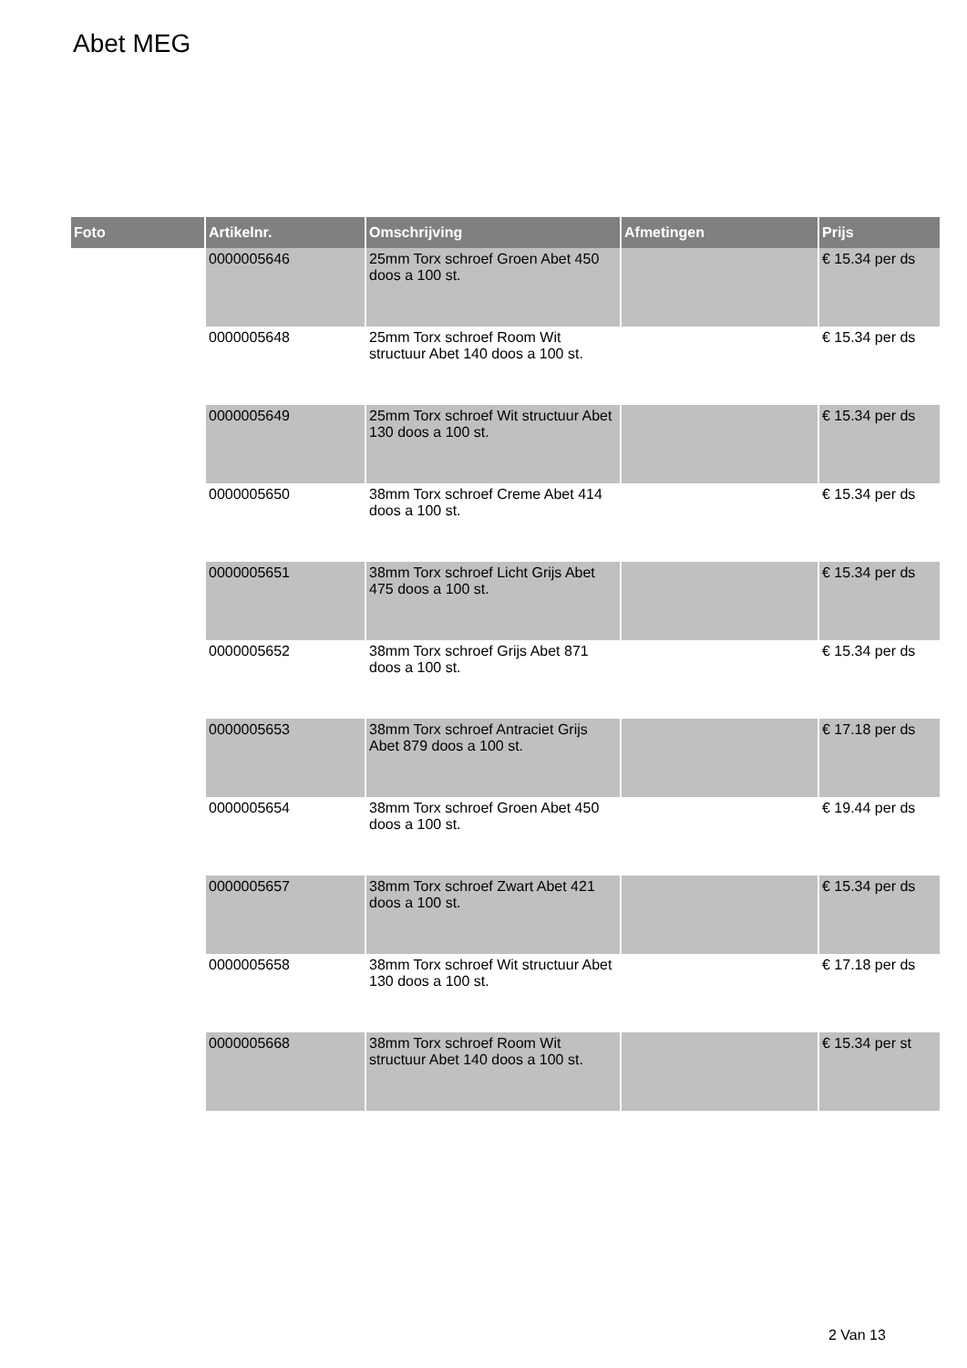Abet MEG
| Foto | Artikelnr. | Omschrijving | Afmetingen | Prijs |
| --- | --- | --- | --- | --- |
| | 0000005646 | 25mm Torx schroef Groen Abet 450 doos a 100 st. | | € 15.34 per ds |
| | 0000005648 | 25mm Torx schroef Room Wit structuur Abet 140 doos a 100 st. | | € 15.34 per ds |
| | 0000005649 | 25mm Torx schroef Wit structuur Abet 130 doos a 100 st. | | € 15.34 per ds |
| | 0000005650 | 38mm Torx schroef Creme Abet 414 doos a 100 st. | | € 15.34 per ds |
| | 0000005651 | 38mm Torx schroef Licht Grijs Abet 475 doos a 100 st. | | € 15.34 per ds |
| | 0000005652 | 38mm Torx schroef Grijs Abet 871 doos a 100 st. | | € 15.34 per ds |
| | 0000005653 | 38mm Torx schroef Antraciet Grijs Abet 879 doos a 100 st. | | € 17.18 per ds |
| | 0000005654 | 38mm Torx schroef Groen Abet 450 doos a 100 st. | | € 19.44 per ds |
| | 0000005657 | 38mm Torx schroef Zwart Abet 421 doos a 100 st. | | € 15.34 per ds |
| | 0000005658 | 38mm Torx schroef Wit structuur Abet 130 doos a 100 st. | | € 17.18 per ds |
| | 0000005668 | 38mm Torx schroef Room Wit structuur Abet 140 doos a 100 st. | | € 15.34 per st |
2 Van 13